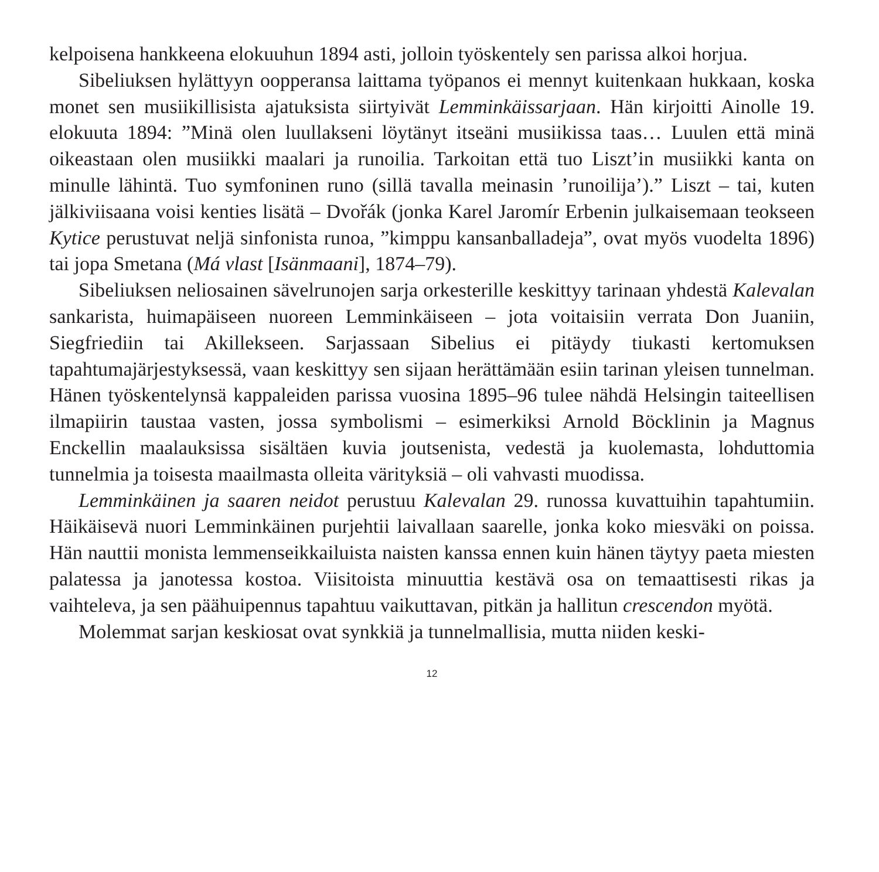kelpoisena hankkeena elokuuhun 1894 asti, jolloin työskentely sen parissa alkoi horjua.
Sibeliuksen hylättyyn oopperansa laittama työpanos ei mennyt kuitenkaan hukkaan, koska monet sen musiikillisista ajatuksista siirtyivät Lemminkäis­sarjaan. Hän kirjoitti Ainolle 19. elokuuta 1894: ”Minä olen luullakseni löytänyt itseäni musiikissa taas… Luulen että minä oikeastaan olen musiikki maalari ja ru­noilia. Tarkoitan että tuo Liszt’in musiikki kanta on minulle lähintä. Tuo symfo­ninen runo (sillä tavalla meinasin ’runoilija’).” Liszt – tai, kuten jälkiviisaana voisi kenties lisätä – Dvořák (jonka Karel Jaromír Erbenin julkaisemaan teokseen Kytice perustuvat neljä sinfonista runoa, ”kimppu kansanballadeja”, ovat myös vuodelta 1896) tai jopa Smetana (Má vlast [Isänmaani], 1874–79).
Sibeliuksen neliosainen sävelrunojen sarja orkesterille keskittyy tarinaan yhdestä Kalevalan sankarista, huimapäiseen nuoreen Lemminkäiseen – jota voitaisiin verrata Don Juaniin, Siegfriediin tai Akillekseen. Sarjassaan Sibelius ei pitäydy tiukasti kertomuksen tapahtumajärjestyksessä, vaan keskittyy sen sijaan herättä­mään esiin tarinan yleisen tunnelman. Hänen työskentelynsä kappaleiden parissa vuosina 1895–96 tulee nähdä Helsingin taiteellisen ilmapiirin taustaa vasten, jossa symbolismi – esimerkiksi Arnold Böcklinin ja Magnus Enckellin maalauk­sissa sisältäen kuvia joutsenista, vedestä ja kuolemasta, lohduttomia tunnelmia ja toisesta maailmasta olleita värityksiä – oli vahvasti muodissa.
Lemminkäinen ja saaren neidot perustuu Kalevalan 29. runossa kuvattuihin tapahtumiin. Häikäisevä nuori Lemminkäinen purjehtii laivallaan saarelle, jonka koko miesväki on poissa. Hän nauttii monista lemmenseikkailuista naisten kanssa ennen kuin hänen täytyy paeta miesten palatessa ja janotessa kostoa. Viisitoista minuuttia kestävä osa on temaattisesti rikas ja vaihteleva, ja sen päähuipennus tapahtuu vaikuttavan, pitkän ja hallitun crescendon myötä.
Molemmat sarjan keskiosat ovat synkkiä ja tunnelmallisia, mutta niiden keski-
12